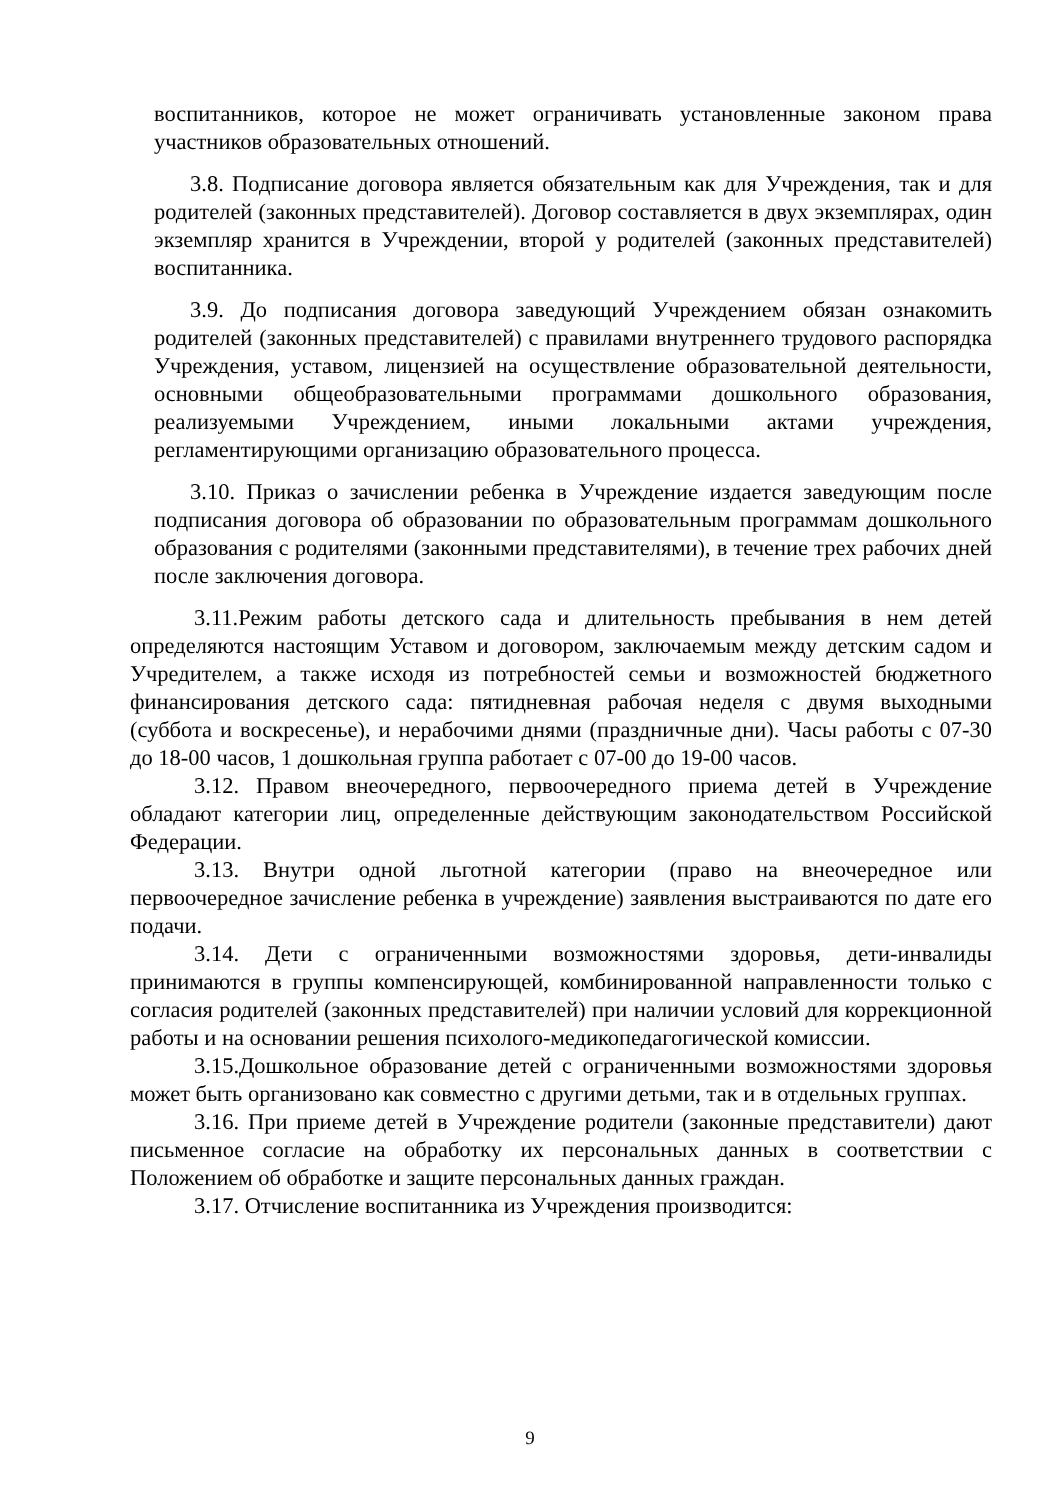воспитанников, которое не может ограничивать установленные законом права участников образовательных отношений.
3.8. Подписание договора является обязательным как для Учреждения, так и для родителей (законных представителей). Договор составляется в двух экземплярах, один экземпляр хранится в Учреждении, второй у родителей (законных представителей) воспитанника.
3.9. До подписания договора заведующий Учреждением обязан ознакомить родителей (законных представителей) с правилами внутреннего трудового распорядка Учреждения, уставом, лицензией на осуществление образовательной деятельности, основными общеобразовательными программами дошкольного образования, реализуемыми Учреждением, иными локальными актами учреждения, регламентирующими организацию образовательного процесса.
3.10. Приказ о зачислении ребенка в Учреждение издается заведующим после подписания договора об образовании по образовательным программам дошкольного образования с родителями (законными представителями), в течение трех рабочих дней после заключения договора.
3.11.Режим работы детского сада и длительность пребывания в нем детей определяются настоящим Уставом и договором, заключаемым между детским садом и Учредителем, а также исходя из потребностей семьи и возможностей бюджетного финансирования детского сада: пятидневная рабочая неделя с двумя выходными (суббота и воскресенье), и нерабочими днями (праздничные дни). Часы работы с 07-30 до 18-00 часов, 1 дошкольная группа работает с 07-00 до 19-00 часов.
3.12. Правом внеочередного, первоочередного приема детей в Учреждение обладают категории лиц, определенные действующим законодательством Российской Федерации.
3.13. Внутри одной льготной категории (право на внеочередное или первоочередное зачисление ребенка в учреждение) заявления выстраиваются по дате его подачи.
3.14. Дети с ограниченными возможностями здоровья, дети-инвалиды принимаются в группы компенсирующей, комбинированной направленности только с согласия родителей (законных представителей) при наличии условий для коррекционной работы и на основании решения психолого-медикопедагогической комиссии.
3.15.Дошкольное образование детей с ограниченными возможностями здоровья может быть организовано как совместно с другими детьми, так и в отдельных группах.
3.16. При приеме детей в Учреждение родители (законные представители) дают письменное согласие на обработку их персональных данных в соответствии с Положением об обработке и защите персональных данных граждан.
3.17. Отчисление воспитанника из Учреждения производится:
9